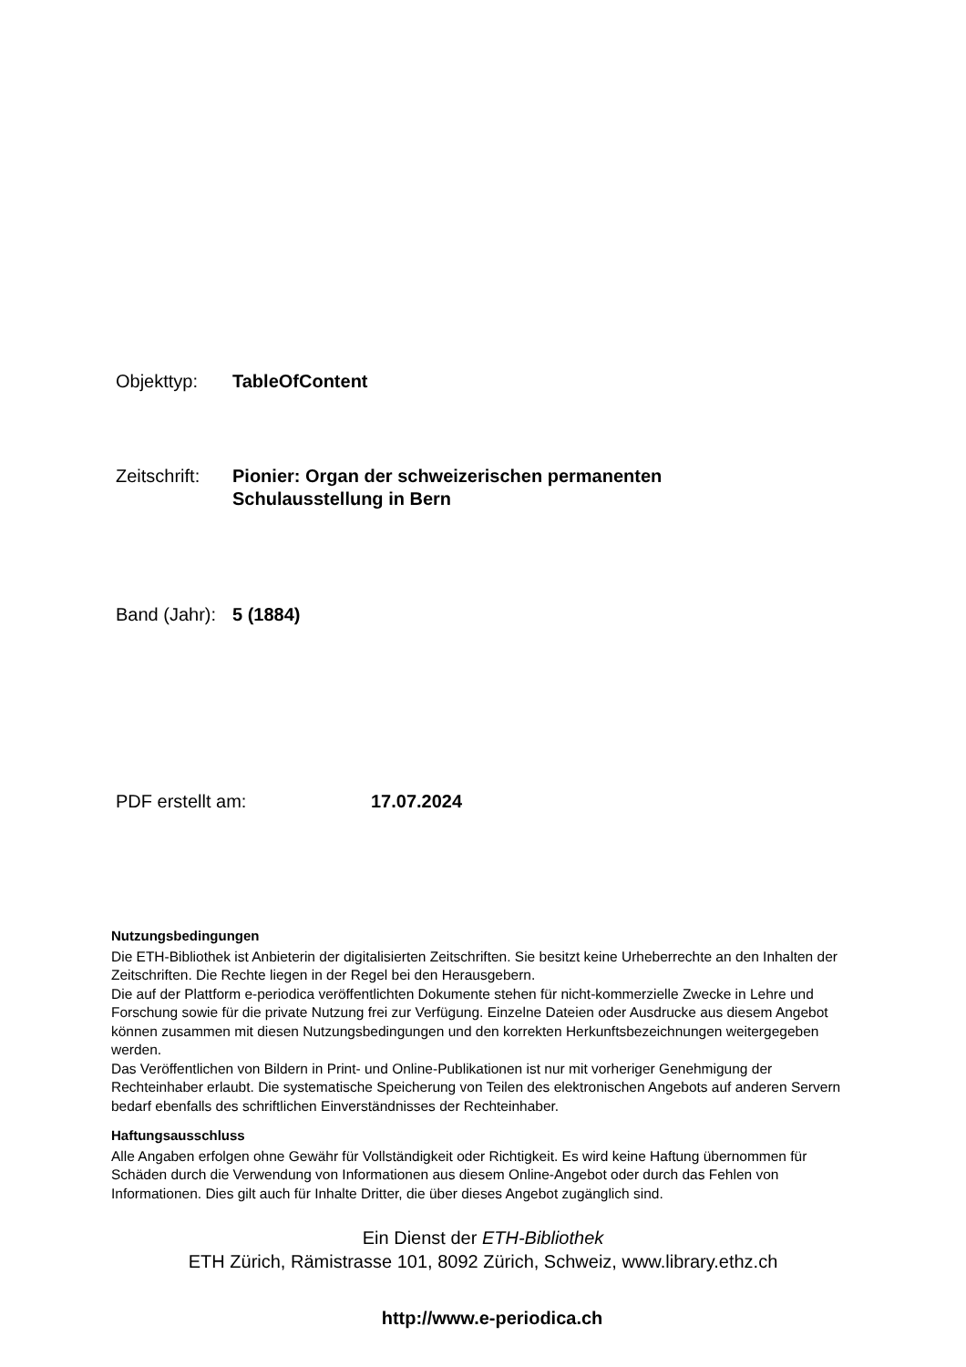Objekttyp: TableOfContent
Zeitschrift:
Pionier: Organ der schweizerischen permanenten
Schulausstellung in Bern
Band (Jahr):
5 (1884)
PDF erstellt am: 17.07.2024
Nutzungsbedingungen
Die ETH-Bibliothek ist Anbieterin der digitalisierten Zeitschriften. Sie besitzt keine Urheberrechte an den Inhalten der Zeitschriften. Die Rechte liegen in der Regel bei den Herausgebern.
Die auf der Plattform e-periodica veröffentlichten Dokumente stehen für nicht-kommerzielle Zwecke in Lehre und Forschung sowie für die private Nutzung frei zur Verfügung. Einzelne Dateien oder Ausdrucke aus diesem Angebot können zusammen mit diesen Nutzungsbedingungen und den korrekten Herkunftsbezeichnungen weitergegeben werden.
Das Veröffentlichen von Bildern in Print- und Online-Publikationen ist nur mit vorheriger Genehmigung der Rechteinhaber erlaubt. Die systematische Speicherung von Teilen des elektronischen Angebots auf anderen Servern bedarf ebenfalls des schriftlichen Einverständnisses der Rechteinhaber.
Haftungsausschluss
Alle Angaben erfolgen ohne Gewähr für Vollständigkeit oder Richtigkeit. Es wird keine Haftung übernommen für Schäden durch die Verwendung von Informationen aus diesem Online-Angebot oder durch das Fehlen von Informationen. Dies gilt auch für Inhalte Dritter, die über dieses Angebot zugänglich sind.
Ein Dienst der ETH-Bibliothek
ETH Zürich, Rämistrasse 101, 8092 Zürich, Schweiz, www.library.ethz.ch
http://www.e-periodica.ch